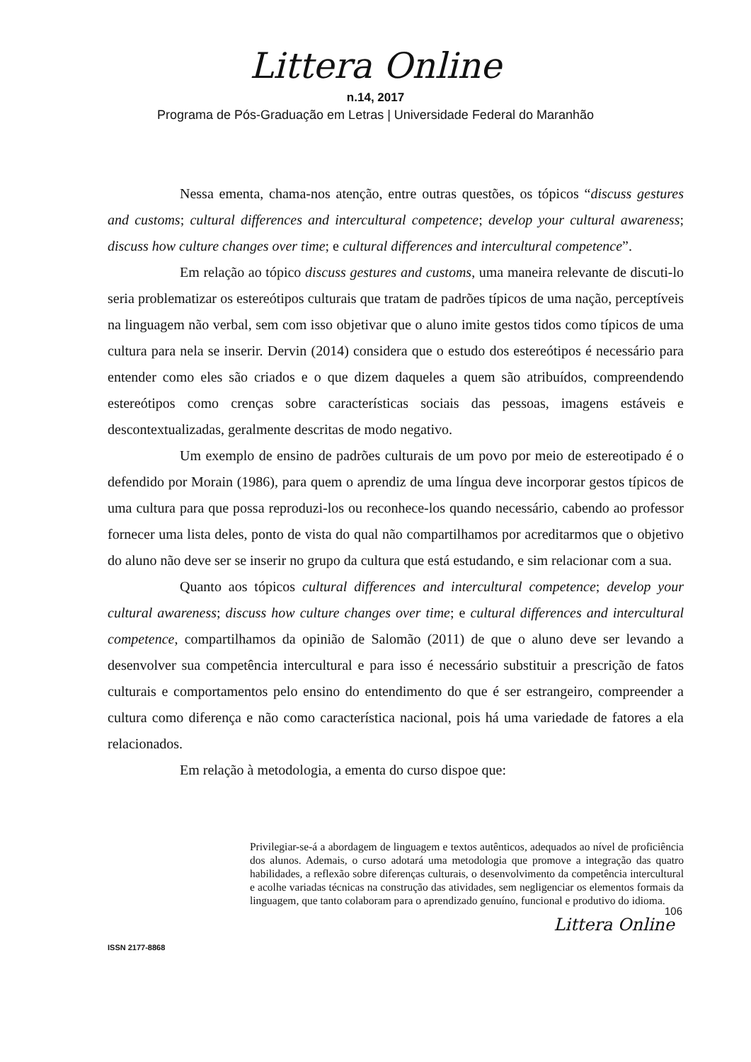Littera Online
n.14, 2017
Programa de Pós-Graduação em Letras | Universidade Federal do Maranhão
Nessa ementa, chama-nos atenção, entre outras questões, os tópicos “discuss gestures and customs; cultural differences and intercultural competence; develop your cultural awareness; discuss how culture changes over time; e cultural differences and intercultural competence”.
Em relação ao tópico discuss gestures and customs, uma maneira relevante de discuti-lo seria problematizar os estereótipos culturais que tratam de padrões típicos de uma nação, perceptíveis na linguagem não verbal, sem com isso objetivar que o aluno imite gestos tidos como típicos de uma cultura para nela se inserir. Dervin (2014) considera que o estudo dos estereótipos é necessário para entender como eles são criados e o que dizem daqueles a quem são atribuídos, compreendendo estereótipos como crenças sobre características sociais das pessoas, imagens estáveis e descontextualizadas, geralmente descritas de modo negativo.
Um exemplo de ensino de padrões culturais de um povo por meio de estereotipado é o defendido por Morain (1986), para quem o aprendiz de uma língua deve incorporar gestos típicos de uma cultura para que possa reproduzi-los ou reconhece-los quando necessário, cabendo ao professor fornecer uma lista deles, ponto de vista do qual não compartilhamos por acreditarmos que o objetivo do aluno não deve ser se inserir no grupo da cultura que está estudando, e sim relacionar com a sua.
Quanto aos tópicos cultural differences and intercultural competence; develop your cultural awareness; discuss how culture changes over time; e cultural differences and intercultural competence, compartilhamos da opinião de Salomão (2011) de que o aluno deve ser levando a desenvolver sua competência intercultural e para isso é necessário substituir a prescrição de fatos culturais e comportamentos pelo ensino do entendimento do que é ser estrangeiro, compreender a cultura como diferença e não como característica nacional, pois há uma variedade de fatores a ela relacionados.
Em relação à metodologia, a ementa do curso dispoe que:
Privilegiar-se-á a abordagem de linguagem e textos autênticos, adequados ao nível de proficiência dos alunos. Ademais, o curso adotará uma metodologia que promove a integração das quatro habilidades, a reflexão sobre diferenças culturais, o desenvolvimento da competência intercultural e acolhe variadas técnicas na construção das atividades, sem negligenciar os elementos formais da linguagem, que tanto colaboram para o aprendizado genuíno, funcional e produtivo do idioma.
106
Littera Online
ISSN 2177-8868